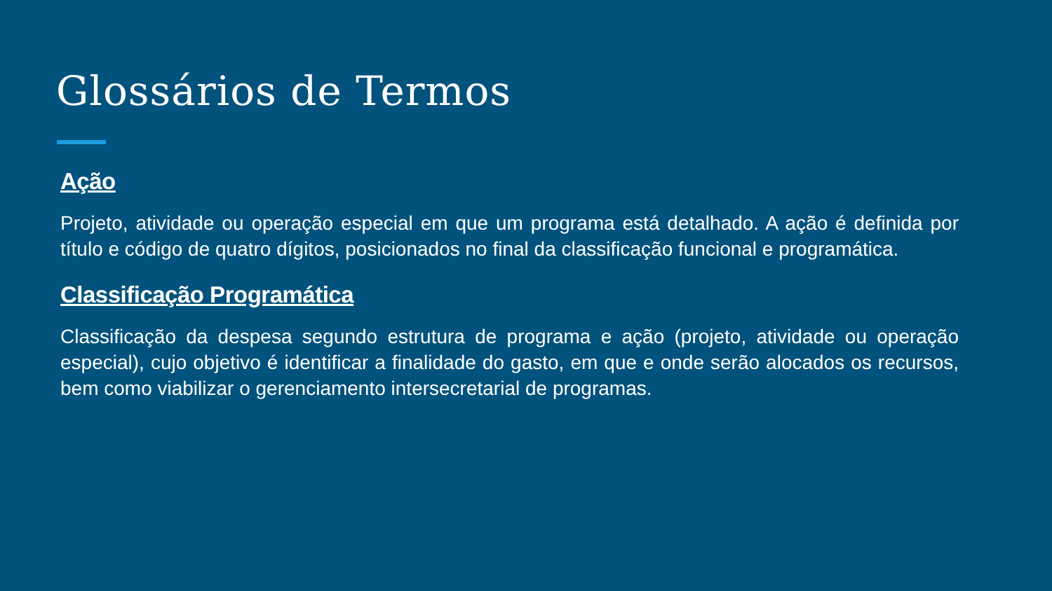Glossários de Termos
Ação
Projeto, atividade ou operação especial em que um programa está detalhado. A ação é definida por título e código de quatro dígitos, posicionados no final da classificação funcional e programática.
Classificação Programática
Classificação da despesa segundo estrutura de programa e ação (projeto, atividade ou operação especial), cujo objetivo é identificar a finalidade do gasto, em que e onde serão alocados os recursos, bem como viabilizar o gerenciamento intersecretarial de programas.